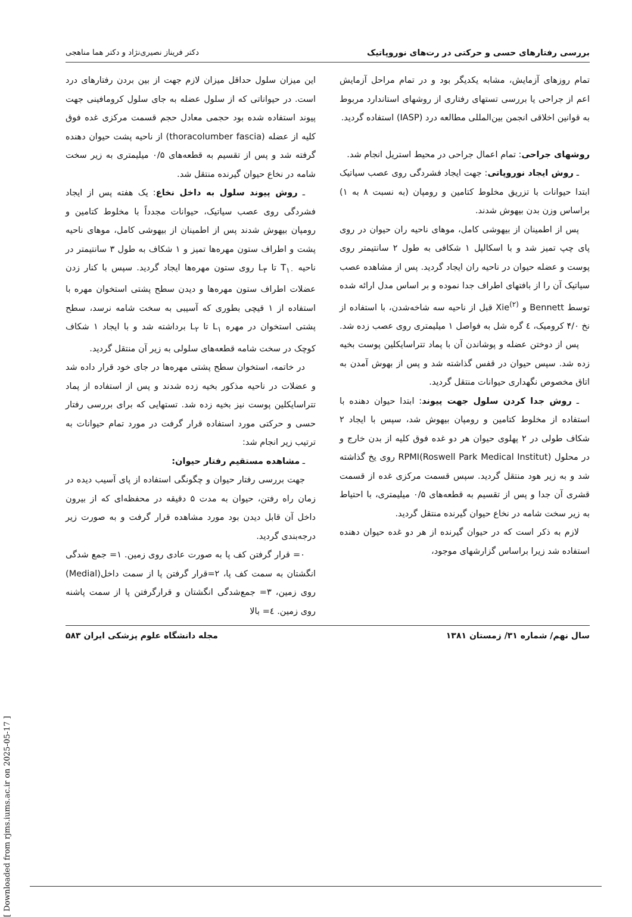بررسی رفتارهای حسی و حرکتی در رت‌های نوروپاتیک دکتر فریناز نصیری‌نژاد و دکتر هما مناهجی
تمام روزهای آزمایش، مشابه یکدیگر بود و در تمام مراحل آزمایش اعم از جراحی یا بررسی تستهای رفتاری از روشهای استاندارد مربوط به قوانین اخلاقی انجمن بین‌المللی مطالعه درد (IASP) استفاده گردید.
روشهای جراحی: تمام اعمال جراحی در محیط استریل انجام شد.
ـ روش ایجاد نوروپاتی: جهت ایجاد فشردگی روی عصب سیاتیک ابتدا حیوانات با تزریق مخلوط کتامین و رومپان (به نسبت ۸ به ۱) براساس وزن بدن بیهوش شدند.
پس از اطمینان از بیهوشی کامل، موهای ناحیه ران حیوان در روی پای چپ تمیز شد و با اسکالپل ۱ شکافی به طول ۲ سانتیمتر روی پوست و عضله حیوان در ناحیه ران ایجاد گردید. پس از مشاهده عصب سیاتیک آن را از بافتهای اطراف جدا نموده و بر اساس مدل ارائه شده توسط Bennett و Xie<sup>(۲)</sup> قبل از ناحیه سه شاخه‌شدن، با استفاده از نخ ۴/۰ کرومیک، ٤ گره شل به فواصل ۱ میلیمتری روی عصب زده شد.
پس از دوختن عضله و پوشاندن آن با پماد تتراسایکلین پوست بخیه زده شد. سپس حیوان در قفس گذاشته شد و پس از بهوش آمدن به اتاق مخصوص نگهداری حیوانات منتقل گردید.
ـ روش جدا کردن سلول جهت پیوند: ابتدا حیوان دهنده با استفاده از مخلوط کتامین و رومپان بیهوش شد، سپس با ایجاد ۲ شکاف طولی در ۲ پهلوی حیوان هر دو غده فوق کلیه از بدن خارج و در محلول (Roswell Park Medical Institut)RPMI روی یخ گذاشته شد و به زیر هود منتقل گردید. سپس قسمت مرکزی غده از قسمت قشری آن جدا و پس از تقسیم به قطعه‌های ۰/۵ میلیمتری، با احتیاط به زیر سخت شامه در نخاع حیوان گیرنده منتقل گردید.
لازم به ذکر است که در حیوان گیرنده از هر دو غده حیوان دهنده استفاده شد زیرا براساس گزارشهای موجود،
این میزان سلول حداقل میزان لازم جهت از بین بردن رفتارهای درد است. در حیواناتی که از سلول عضله به جای سلول کرومافینی جهت پیوند استفاده شده بود حجمی معادل حجم قسمت مرکزی غده فوق کلیه از عضله (thoracolumber fascia) از ناحیه پشت حیوان دهنده گرفته شد و پس از تقسیم به قطعه‌های ۰/۵ میلیمتری به زیر سخت شامه در نخاع حیوان گیرنده منتقل شد.
ـ روش پیوند سلول به داخل نخاع: یک هفته پس از ایجاد فشردگی روی عصب سیاتیک، حیوانات مجدداً با مخلوط کتامین و رومپان بیهوش شدند پس از اطمینان از بیهوشی کامل، موهای ناحیه پشت و اطراف ستون مهره‌ها تمیز و ۱ شکاف به طول ۳ سانتیمتر در ناحیه T<sub>۱۰</sub> تا L<sub>۳</sub> روی ستون مهره‌ها ایجاد گردید. سپس با کنار زدن عضلات اطراف ستون مهره‌ها و دیدن سطح پشتی استخوان مهره با استفاده از ۱ قیچی بطوری که آسیبی به سخت شامه نرسد، سطح پشتی استخوان در مهره L<sub>۱</sub> تا L<sub>۲</sub> برداشته شد و با ایجاد ۱ شکاف کوچک در سخت شامه قطعه‌های سلولی به زیر آن منتقل گردید.
در خاتمه، استخوان سطح پشتی مهره‌ها در جای خود قرار داده شد و عضلات در ناحیه مذکور بخیه زده شدند و پس از استفاده از پماد تتراسایکلین پوست نیز بخیه زده شد. تستهایی که برای بررسی رفتار حسی و حرکتی مورد استفاده قرار گرفت در مورد تمام حیوانات به ترتیب زیر انجام شد:
ـ مشاهده مستقیم رفتار حیوان:
جهت بررسی رفتار حیوان و چگونگی استفاده از پای آسیب دیده در زمان راه رفتن، حیوان به مدت ۵ دقیقه در محفظه‌ای که از بیرون داخل آن قابل دیدن بود مورد مشاهده قرار گرفت و به صورت زیر درجه‌بندی گردید.
۰= قرار گرفتن کف پا به صورت عادی روی زمین. ۱= جمع شدگی انگشتان به سمت کف پا، ۲=قرار گرفتن پا از سمت داخل(Medial) روی زمین، ۳= جمع‌شدگی انگشتان و قرارگرفتن پا از سمت پاشنه روی زمین. ٤= بالا
سال نهم/ شماره ۳۱/ زمستان ۱۳۸۱ مجله دانشگاه علوم پزشکی ایران ۵۸۳
[ Downloaded from rjms.iums.ac.ir on 2025-05-17 ]